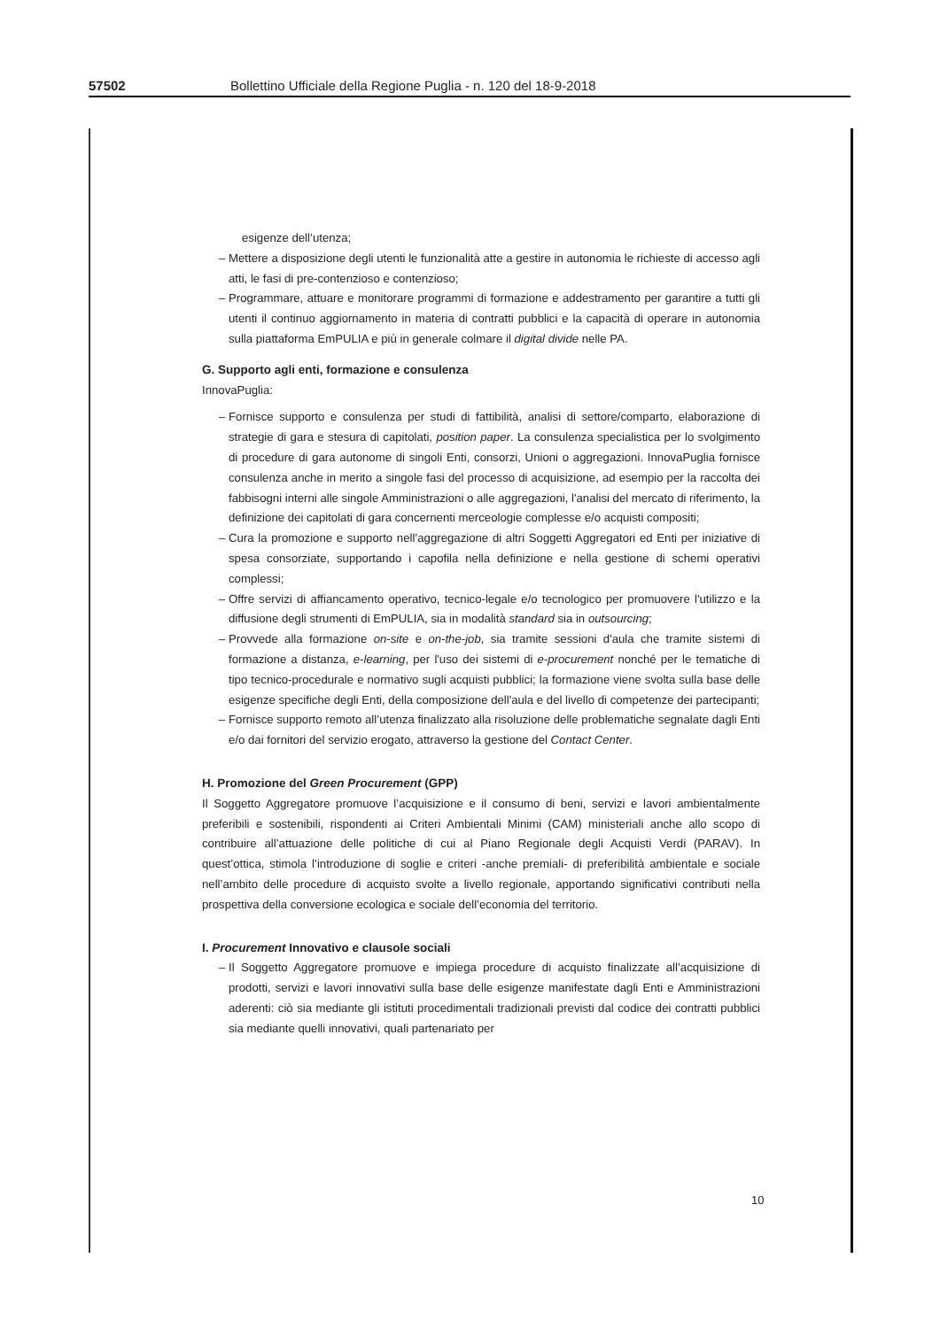57502 Bollettino Ufficiale della Regione Puglia - n. 120 del 18-9-2018
esigenze dell’utenza;
Mettere a disposizione degli utenti le funzionalità atte a gestire in autonomia le richieste di accesso agli atti, le fasi di pre-contenzioso e contenzioso;
Programmare, attuare e monitorare programmi di formazione e addestramento per garantire a tutti gli utenti il continuo aggiornamento in materia di contratti pubblici e la capacità di operare in autonomia sulla piattaforma EmPULIA e più in generale colmare il digital divide nelle PA.
G. Supporto agli enti, formazione e consulenza
InnovaPuglia:
Fornisce supporto e consulenza per studi di fattibilità, analisi di settore/comparto, elaborazione di strategie di gara e stesura di capitolati, position paper. La consulenza specialistica per lo svolgimento di procedure di gara autonome di singoli Enti, consorzi, Unioni o aggregazioni. InnovaPuglia fornisce consulenza anche in merito a singole fasi del processo di acquisizione, ad esempio per la raccolta dei fabbisogni interni alle singole Amministrazioni o alle aggregazioni, l'analisi del mercato di riferimento, la definizione dei capitolati di gara concernenti merceologie complesse e/o acquisti compositi;
Cura la promozione e supporto nell’aggregazione di altri Soggetti Aggregatori ed Enti per iniziative di spesa consorziate, supportando i capofila nella definizione e nella gestione di schemi operativi complessi;
Offre servizi di affiancamento operativo, tecnico-legale e/o tecnologico per promuovere l'utilizzo e la diffusione degli strumenti di EmPULIA, sia in modalità standard sia in outsourcing;
Provvede alla formazione on-site e on-the-job, sia tramite sessioni d'aula che tramite sistemi di formazione a distanza, e-learning, per l'uso dei sistemi di e-procurement nonché per le tematiche di tipo tecnico-procedurale e normativo sugli acquisti pubblici; la formazione viene svolta sulla base delle esigenze specifiche degli Enti, della composizione dell'aula e del livello di competenze dei partecipanti;
Fornisce supporto remoto all’utenza finalizzato alla risoluzione delle problematiche segnalate dagli Enti e/o dai fornitori del servizio erogato, attraverso la gestione del Contact Center.
H. Promozione del Green Procurement (GPP)
Il Soggetto Aggregatore promuove l’acquisizione e il consumo di beni, servizi e lavori ambientalmente preferibili e sostenibili, rispondenti ai Criteri Ambientali Minimi (CAM) ministeriali anche allo scopo di contribuire all’attuazione delle politiche di cui al Piano Regionale degli Acquisti Verdi (PARAV). In quest’ottica, stimola l’introduzione di soglie e criteri -anche premiali- di preferibilità ambientale e sociale nell’ambito delle procedure di acquisto svolte a livello regionale, apportando significativi contributi nella prospettiva della conversione ecologica e sociale dell’economia del territorio.
I. Procurement Innovativo e clausole sociali
Il Soggetto Aggregatore promuove e impiega procedure di acquisto finalizzate all’acquisizione di prodotti, servizi e lavori innovativi sulla base delle esigenze manifestate dagli Enti e Amministrazioni aderenti: ciò sia mediante gli istituti procedimentali tradizionali previsti dal codice dei contratti pubblici sia mediante quelli innovativi, quali partenariato per
10